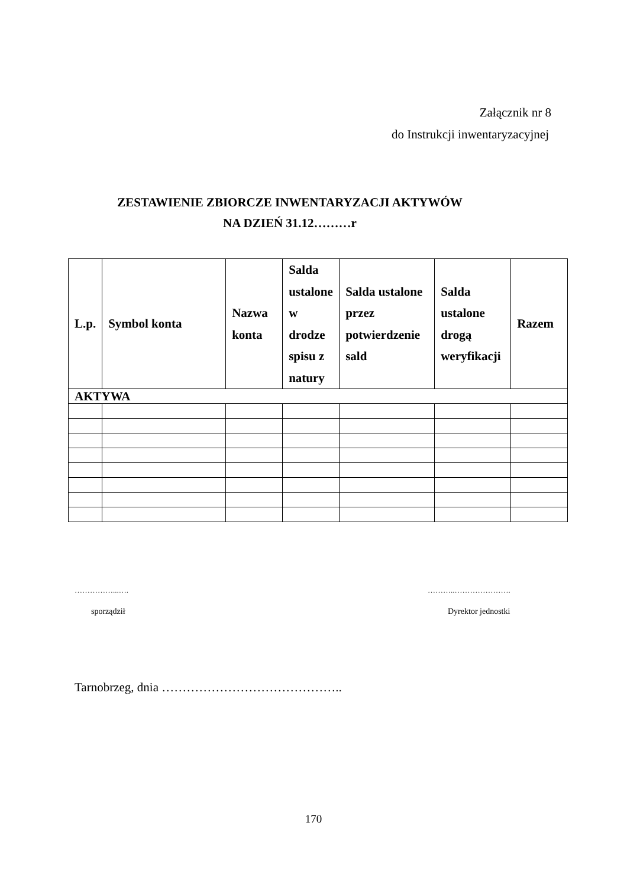Załącznik nr 8
do Instrukcji inwentaryzacyjnej
ZESTAWIENIE ZBIORCZE INWENTARYZACJI AKTYWÓW
NA DZIEŃ 31.12………r
| L.p. | Symbol konta | Nazwa konta | Salda ustalone w drodze spisu z natury | Salda ustalone przez potwierdzenie sald | Salda ustalone drogą weryfikacji | Razem |
| --- | --- | --- | --- | --- | --- | --- |
| AKTYWA | | | | | | |
……………...…. ………..………………….
sporządził Dyrektor jednostki
Tarnobrzeg, dnia ……………………………………..
170